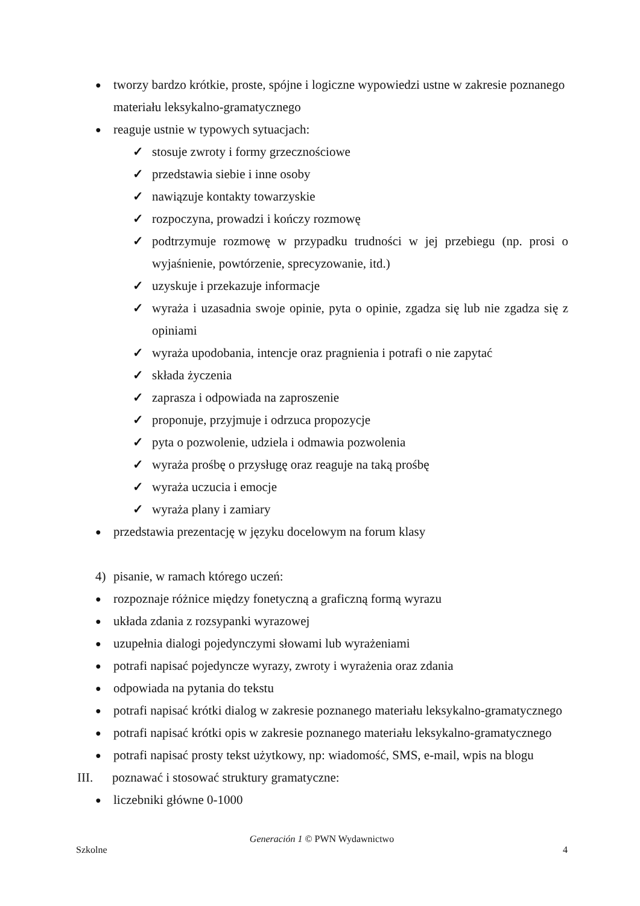● tworzy bardzo krótkie, proste, spójne i logiczne wypowiedzi ustne w zakresie poznanego materiału leksykalno-gramatycznego
● reaguje ustnie w typowych sytuacjach:
✓ stosuje zwroty i formy grzecznościowe
✓ przedstawia siebie i inne osoby
✓ nawiązuje kontakty towarzyskie
✓ rozpoczyna, prowadzi i kończy rozmowę
✓ podtrzymuje rozmowę w przypadku trudności w jej przebiegu (np. prosi o wyjaśnienie, powtórzenie, sprecyzowanie, itd.)
✓ uzyskuje i przekazuje informacje
✓ wyraża i uzasadnia swoje opinie, pyta o opinie, zgadza się lub nie zgadza się z opiniami
✓ wyraża upodobania, intencje oraz pragnienia i potrafi o nie zapytać
✓ składa życzenia
✓ zaprasza i odpowiada na zaproszenie
✓ proponuje, przyjmuje i odrzuca propozycje
✓ pyta o pozwolenie, udziela i odmawia pozwolenia
✓ wyraża prośbę o przysługę oraz reaguje na taką prośbę
✓ wyraża uczucia i emocje
✓ wyraża plany i zamiary
● przedstawia prezentację w języku docelowym na forum klasy
4) pisanie, w ramach którego uczeń:
● rozpoznaje różnice między fonetyczną a graficzną formą wyrazu
● układa zdania z rozsypanki wyrazowej
● uzupełnia dialogi pojedynczymi słowami lub wyrażeniami
● potrafi napisać pojedyncze wyrazy, zwroty i wyrażenia oraz zdania
● odpowiada na pytania do tekstu
● potrafi napisać krótki dialog w zakresie poznanego materiału leksykalno-gramatycznego
● potrafi napisać krótki opis w zakresie poznanego materiału leksykalno-gramatycznego
● potrafi napisać prosty tekst użytkowy, np: wiadomość, SMS, e-mail, wpis na blogu
III. poznawać i stosować struktury gramatyczne:
● liczebniki główne 0-1000
Generación 1 © PWN Wydawnictwo
Szkolne 4